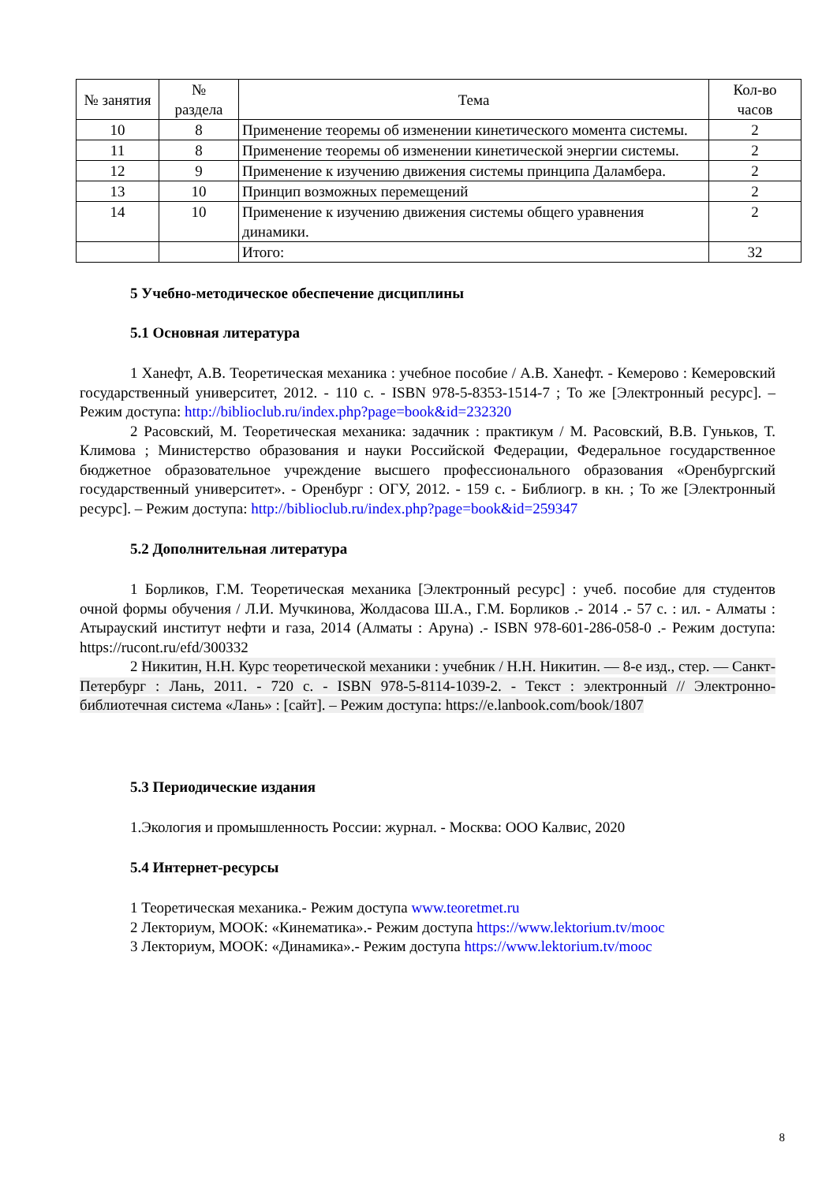| № занятия | № раздела | Тема | Кол-во часов |
| --- | --- | --- | --- |
| 10 | 8 | Применение теоремы об изменении кинетического момента системы. | 2 |
| 11 | 8 | Применение теоремы об изменении кинетической энергии системы. | 2 |
| 12 | 9 | Применение к изучению движения системы принципа Даламбера. | 2 |
| 13 | 10 | Принцип возможных перемещений | 2 |
| 14 | 10 | Применение к изучению движения системы общего уравнения динамики. | 2 |
| | | Итого: | 32 |
5 Учебно-методическое обеспечение дисциплины
5.1 Основная литература
1 Ханефт, А.В. Теоретическая механика : учебное пособие / А.В. Ханефт. - Кемерово : Кемеровский государственный университет, 2012. - 110 с. - ISBN 978-5-8353-1514-7 ; То же [Электронный ресурс]. – Режим доступа: http://biblioclub.ru/index.php?page=book&id=232320
2 Расовский, М. Теоретическая механика: задачник : практикум / М. Расовский, В.В. Гуньков, Т. Климова ; Министерство образования и науки Российской Федерации, Федеральное государственное бюджетное образовательное учреждение высшего профессионального образования «Оренбургский государственный университет». - Оренбург : ОГУ, 2012. - 159 с. - Библиогр. в кн. ; То же [Электронный ресурс]. – Режим доступа: http://biblioclub.ru/index.php?page=book&id=259347
5.2 Дополнительная литература
1 Борликов, Г.М. Теоретическая механика [Электронный ресурс] : учеб. пособие для студентов очной формы обучения / Л.И. Мучкинова, Жолдасова Ш.А., Г.М. Борликов .- 2014 .- 57 с. : ил. - Алматы : Атырауский институт нефти и газа, 2014 (Алматы : Аруна) .- ISBN 978-601-286-058-0 .- Режим доступа: https://rucont.ru/efd/300332
2 Никитин, Н.Н. Курс теоретической механики : учебник / Н.Н. Никитин. — 8-е изд., стер. — Санкт-Петербург : Лань, 2011. - 720 с. - ISBN 978-5-8114-1039-2. - Текст : электронный // Электронно-библиотечная система «Лань» : [сайт]. – Режим доступа: https://e.lanbook.com/book/1807
5.3 Периодические издания
1.Экология и промышленность России: журнал. - Москва: ООО Калвис, 2020
5.4 Интернет-ресурсы
1 Теоретическая механика.- Режим доступа www.teoretmet.ru
2 Лекториум, МООК: «Кинематика».- Режим доступа https://www.lektorium.tv/mooc
3 Лекториум, МООК: «Динамика».- Режим доступа https://www.lektorium.tv/mooc
8